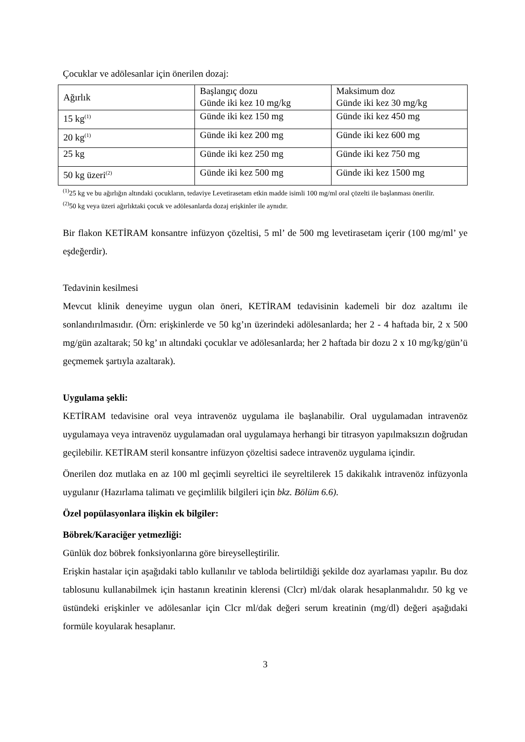Çocuklar ve adölesanlar için önerilen dozaj:
| Ağırlık | Başlangıç dozu Günde iki kez 10 mg/kg | Maksimum doz Günde iki kez 30 mg/kg |
| 15 kg<sup>(1)</sup> | Günde iki kez 150 mg | Günde iki kez 450 mg |
| 20 kg<sup>(1)</sup> | Günde iki kez 200 mg | Günde iki kez 600 mg |
| 25 kg | Günde iki kez 250 mg | Günde iki kez 750 mg |
| 50 kg üzeri<sup>(2)</sup> | Günde iki kez 500 mg | Günde iki kez 1500 mg |
<sup>(1)</sup> 25 kg ve bu ağırlığın altındaki çocukların, tedaviye Levetirasetam etkin madde isimli 100 mg/ml oral çözelti ile başlanması önerilir.
<sup>(2)</sup> 50 kg veya üzeri ağırlıktaki çocuk ve adölesanlarda dozaj erişkinler ile aynıdır.
Bir flakon KETİRAM konsantre infüzyon çözeltisi, 5 ml’ de 500 mg levetirasetam içerir (100 mg/ml’ ye eşdeğerdir).
Tedavinin kesilmesi
Mevcut klinik deneyime uygun olan öneri, KETİRAM tedavisinin kademeli bir doz azaltımı ile sonlandırılmasıdır. (Örn: erişkinlerde ve 50 kg’ın üzerindeki adölesanlarda; her 2 - 4 haftada bir, 2 x 500 mg/gün azaltarak; 50 kg’ ın altındaki çocuklar ve adölesanlarda; her 2 haftada bir dozu 2 x 10 mg/kg/gün’ü geçmemek şartıyla azaltarak).
Uygulama şekli:
KETİRAM tedavisine oral veya intravenöz uygulama ile başlanabilir. Oral uygulamadan intravenöz uygulamaya veya intravenöz uygulamadan oral uygulamaya herhangi bir titrasyon yapılmaksızın doğrudan geçilebilir. KETİRAM steril konsantre infüzyon çözeltisi sadece intravenöz uygulama içindir.
Önerilen doz mutlaka en az 100 ml geçimli seyreltici ile seyreltilerek 15 dakikalık intravenöz infüzyonla uygulanır (Hazırlama talimatı ve geçimlilik bilgileri için bkz. Bölüm 6.6).
Özel popülasyonlara ilişkin ek bilgiler:
Böbrek/Karaciğer yetmezliği:
Günlük doz böbrek fonksiyonlarına göre bireyselleştirilir.
Erişkin hastalar için aşağıdaki tablo kullanılır ve tabloda belirtildiği şekilde doz ayarlaması yapılır. Bu doz tablosunu kullanabilmek için hastanın kreatinin klerensi (Clcr) ml/dak olarak hesaplanmalıdır. 50 kg ve üstündeki erişkinler ve adölesanlar için Clcr ml/dak değeri serum kreatinin (mg/dl) değeri aşağıdaki formüle koyularak hesaplanır.
3